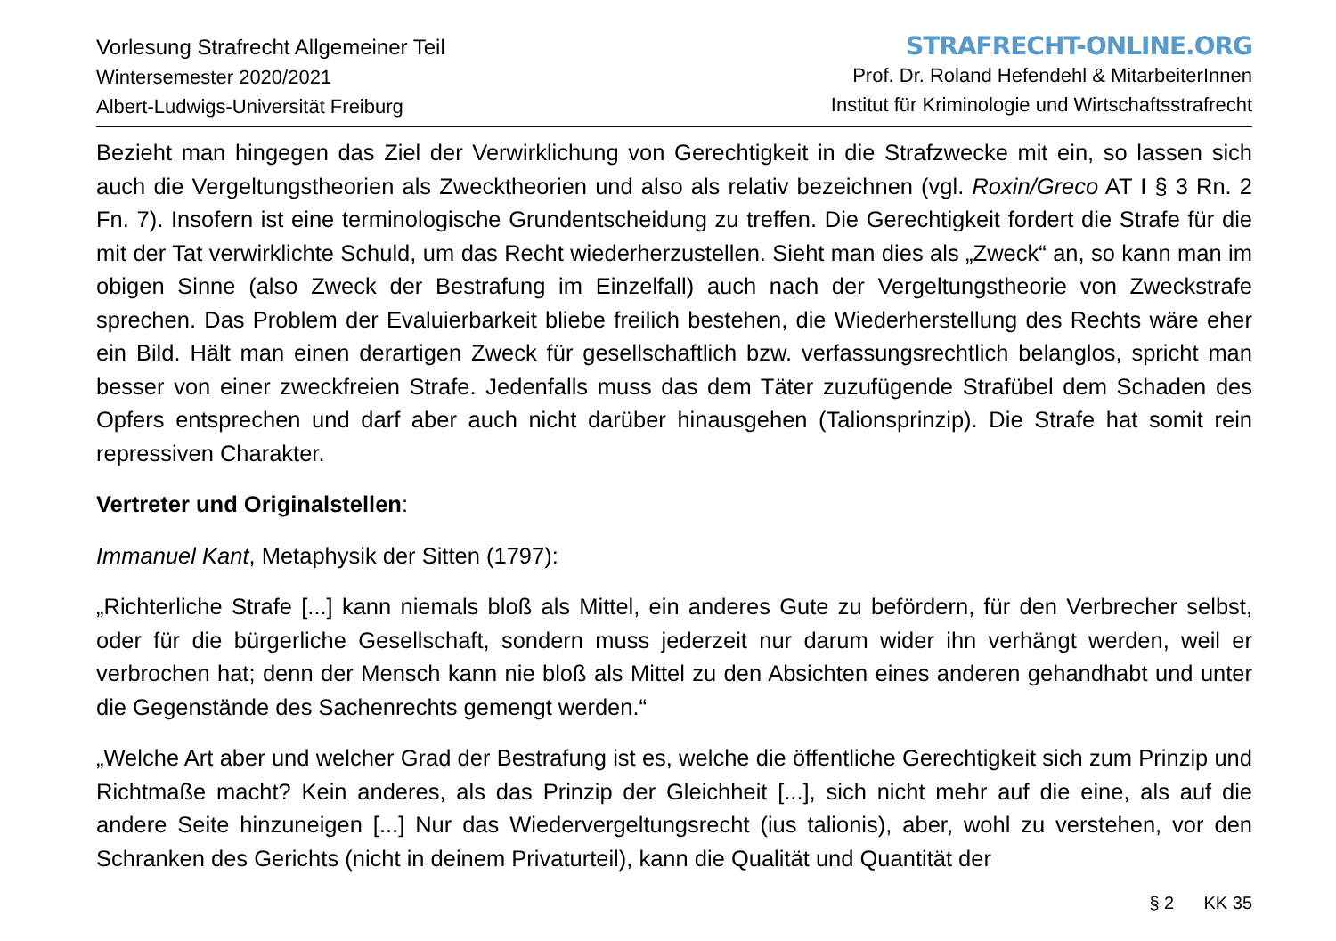Vorlesung Strafrecht Allgemeiner Teil
Wintersemester 2020/2021
Albert-Ludwigs-Universität Freiburg
STRAFRECHT-ONLINE.ORG
Prof. Dr. Roland Hefendehl & MitarbeiterInnen
Institut für Kriminologie und Wirtschaftsstrafrecht
Bezieht man hingegen das Ziel der Verwirklichung von Gerechtigkeit in die Strafzwecke mit ein, so lassen sich auch die Vergeltungstheorien als Zwecktheorien und also als relativ bezeichnen (vgl. Roxin/Greco AT I § 3 Rn. 2 Fn. 7). Insofern ist eine terminologische Grundentscheidung zu treffen. Die Gerechtigkeit fordert die Strafe für die mit der Tat verwirklichte Schuld, um das Recht wiederherzustellen. Sieht man dies als „Zweck“ an, so kann man im obigen Sinne (also Zweck der Bestrafung im Einzelfall) auch nach der Vergeltungstheorie von Zweckstrafe sprechen. Das Problem der Evaluierbarkeit bliebe freilich bestehen, die Wiederherstellung des Rechts wäre eher ein Bild. Hält man einen derartigen Zweck für gesellschaftlich bzw. verfassungsrechtlich belanglos, spricht man besser von einer zweckfreien Strafe. Jedenfalls muss das dem Täter zuzufügende Strafübel dem Schaden des Opfers entsprechen und darf aber auch nicht darüber hinausgehen (Talionsprinzip). Die Strafe hat somit rein repressiven Charakter.
Vertreter und Originalstellen:
Immanuel Kant, Metaphysik der Sitten (1797):
„Richterliche Strafe [...] kann niemals bloß als Mittel, ein anderes Gute zu befördern, für den Verbrecher selbst, oder für die bürgerliche Gesellschaft, sondern muss jederzeit nur darum wider ihn verhängt werden, weil er verbrochen hat; denn der Mensch kann nie bloß als Mittel zu den Absichten eines anderen gehandhabt und unter die Gegenstände des Sachenrechts gemengt werden.“
„Welche Art aber und welcher Grad der Bestrafung ist es, welche die öffentliche Gerechtigkeit sich zum Prinzip und Richtmaße macht? Kein anderes, als das Prinzip der Gleichheit [...], sich nicht mehr auf die eine, als auf die andere Seite hinzuneigen [...] Nur das Wiedervergeltungsrecht (ius talionis), aber, wohl zu verstehen, vor den Schranken des Gerichts (nicht in deinem Privaturteil), kann die Qualität und Quantität der
§ 2 KK 35